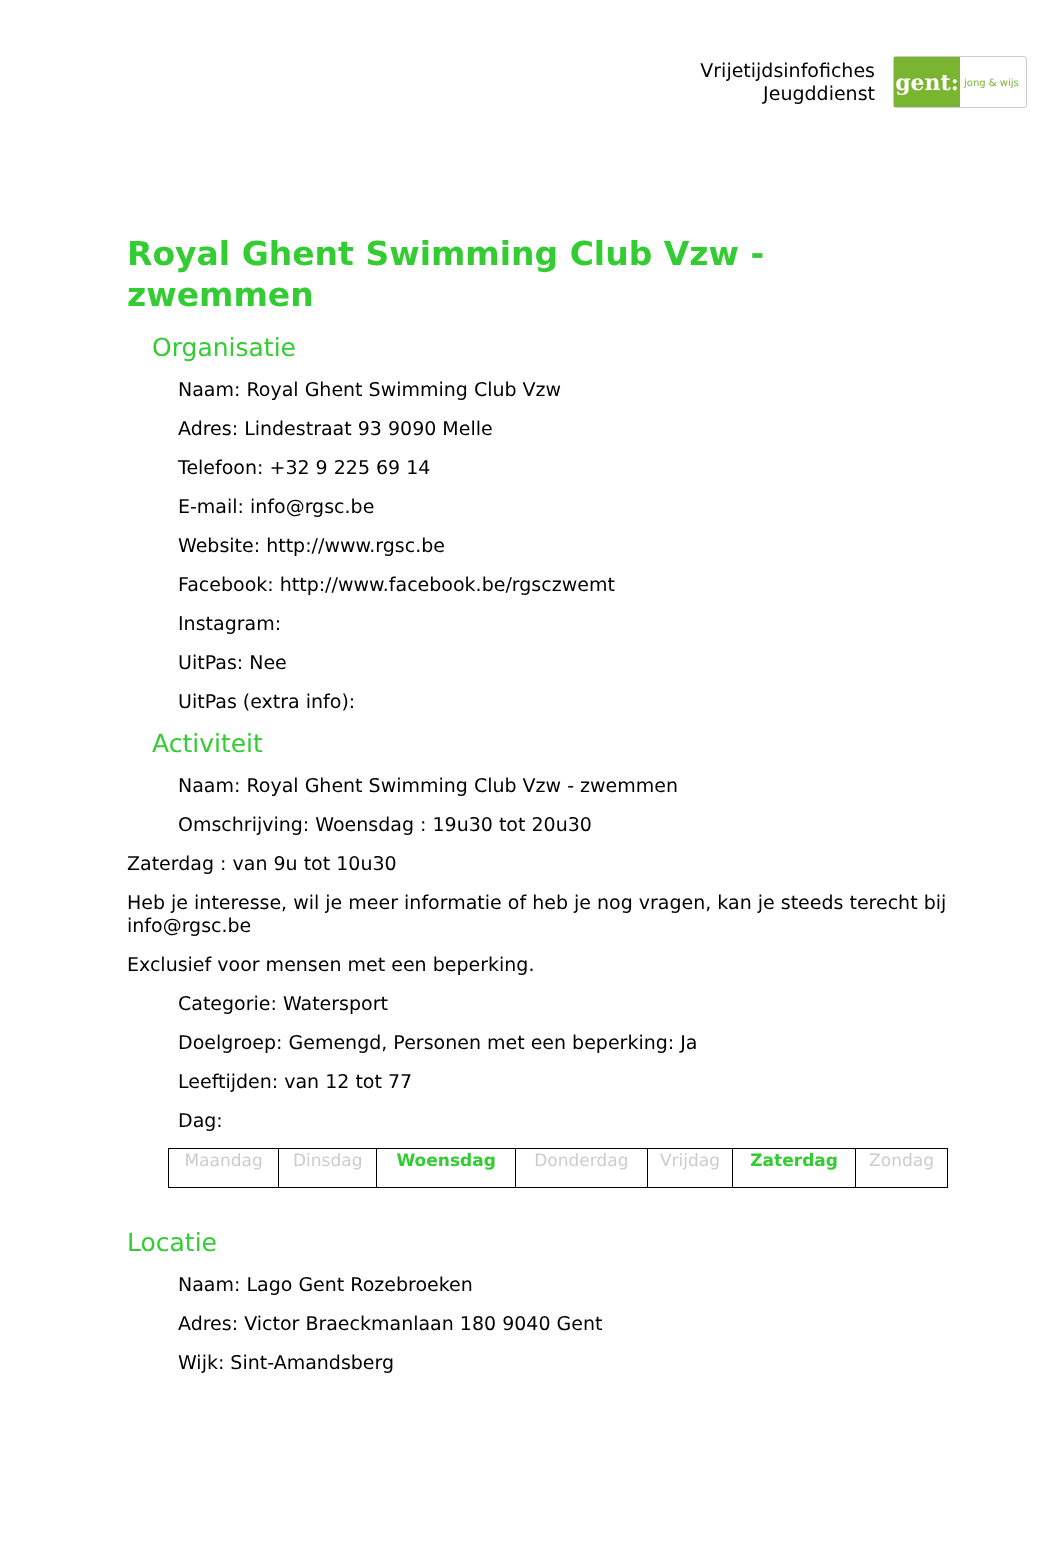Vrijetijdsinfofiches
Jeugddienst
gent:
jong & wijs
Royal Ghent Swimming Club Vzw - zwemmen
Organisatie
Naam: Royal Ghent Swimming Club Vzw
Adres: Lindestraat 93 9090 Melle
Telefoon: +32 9 225 69 14
E-mail: info@rgsc.be
Website: http://www.rgsc.be
Facebook: http://www.facebook.be/rgsczwemt
Instagram:
UitPas: Nee
UitPas (extra info):
Activiteit
Naam: Royal Ghent Swimming Club Vzw - zwemmen
Omschrijving: Woensdag : 19u30 tot 20u30
Zaterdag : van 9u tot 10u30
Heb je interesse, wil je meer informatie of heb je nog vragen, kan je steeds terecht bij info@rgsc.be
Exclusief voor mensen met een beperking.
Categorie: Watersport
Doelgroep: Gemengd, Personen met een beperking: Ja
Leeftijden: van 12 tot 77
Dag:
| Maandag | Dinsdag | Woensdag | Donderdag | Vrijdag | Zaterdag | Zondag |
Locatie
Naam: Lago Gent Rozebroeken
Adres: Victor Braeckmanlaan 180 9040 Gent
Wijk: Sint-Amandsberg